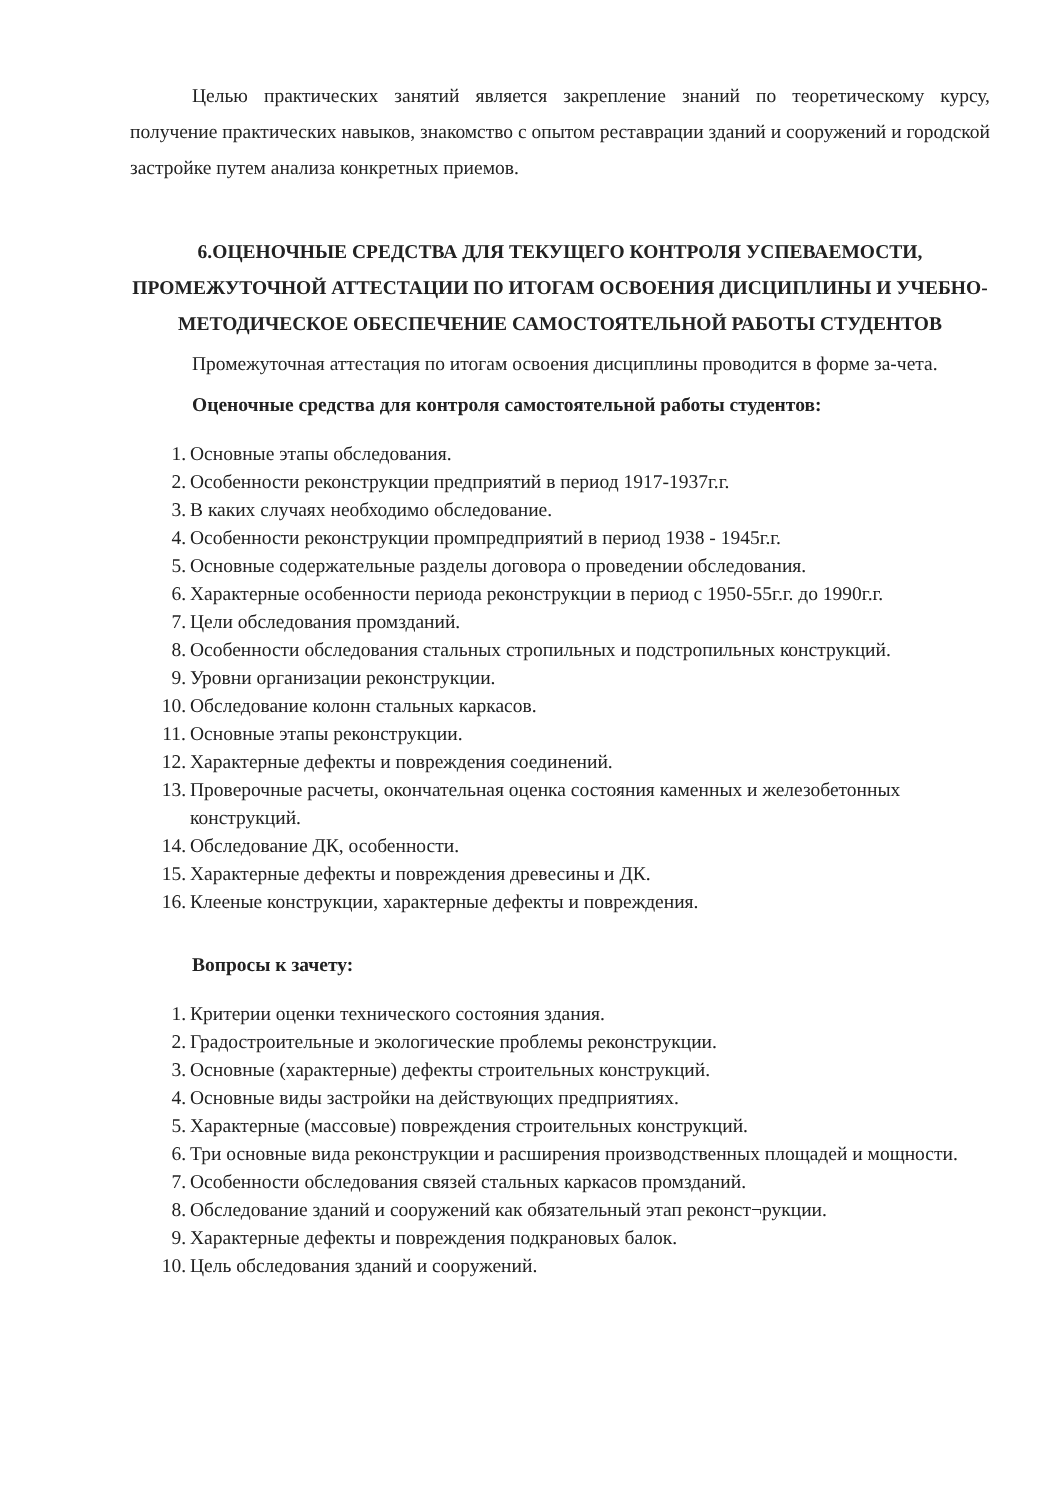Целью практических занятий является закрепление знаний по теоретическому курсу, получение практических навыков, знакомство с опытом реставрации зданий и сооружений и городской застройке путем анализа конкретных приемов.
6.ОЦЕНОЧНЫЕ СРЕДСТВА ДЛЯ ТЕКУЩЕГО КОНТРОЛЯ УСПЕВАЕМОСТИ, ПРОМЕЖУТОЧНОЙ АТТЕСТАЦИИ ПО ИТОГАМ ОСВОЕНИЯ ДИСЦИПЛИНЫ И УЧЕБНО-МЕТОДИЧЕСКОЕ ОБЕСПЕЧЕНИЕ САМОСТОЯТЕЛЬНОЙ РАБОТЫ СТУДЕНТОВ
Промежуточная аттестация по итогам освоения дисциплины проводится в форме за-чета.
Оценочные средства для контроля самостоятельной работы студентов:
1. Основные этапы обследования.
2. Особенности реконструкции предприятий в период 1917-1937г.г.
3. В каких случаях необходимо обследование.
4. Особенности реконструкции промпредприятий в период 1938 - 1945г.г.
5. Основные содержательные разделы договора о проведении обследования.
6. Характерные особенности периода реконструкции в период с 1950-55г.г. до 1990г.г.
7. Цели обследования промзданий.
8. Особенности обследования стальных стропильных и подстропильных конструкций.
9. Уровни организации реконструкции.
10. Обследование колонн стальных каркасов.
11. Основные этапы реконструкции.
12. Характерные дефекты и повреждения соединений.
13. Проверочные расчеты, окончательная оценка состояния каменных и железобетонных конструкций.
14. Обследование ДК, особенности.
15. Характерные дефекты и повреждения древесины и ДК.
16. Клееные конструкции, характерные дефекты и повреждения.
Вопросы к зачету:
1. Критерии оценки технического состояния здания.
2. Градостроительные и экологические проблемы реконструкции.
3. Основные (характерные) дефекты строительных конструкций.
4. Основные виды застройки на действующих предприятиях.
5. Характерные (массовые) повреждения строительных конструкций.
6. Три основные вида реконструкции и расширения производственных площадей и мощности.
7. Особенности обследования связей стальных каркасов промзданий.
8. Обследование зданий и сооружений как обязательный этап реконст¬рукции.
9. Характерные дефекты и повреждения подкрановых балок.
10. Цель обследования зданий и сооружений.